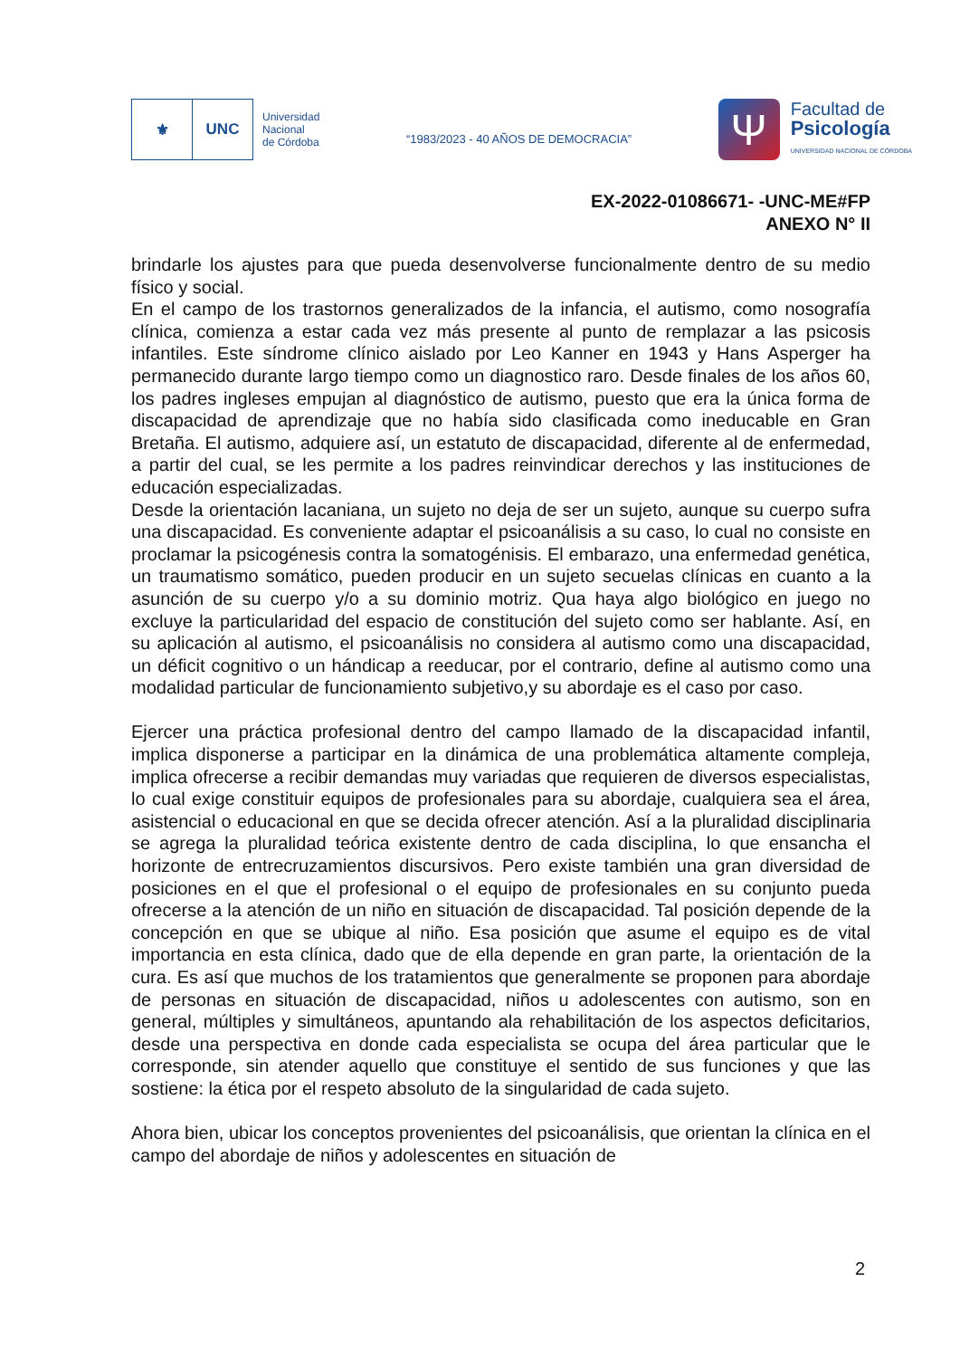⚜ UNC
Universidad
Nacional
de Córdoba
“1983/2023 - 40 AÑOS DE DEMOCRACIA”
Ψ
Facultad de
Psicología
UNIVERSIDAD NACIONAL DE CÓRDOBA
EX-2022-01086671- -UNC-ME#FP
ANEXO N° II
brindarle los ajustes para que pueda desenvolverse funcionalmente dentro de su medio físico y social.
En el campo de los trastornos generalizados de la infancia, el autismo, como nosografía clínica, comienza a estar cada vez más presente al punto de remplazar a las psicosis infantiles. Este síndrome clínico aislado por Leo Kanner en 1943 y Hans Asperger ha permanecido durante largo tiempo como un diagnostico raro. Desde finales de los años 60, los padres ingleses empujan al diagnóstico de autismo, puesto que era la única forma de discapacidad de aprendizaje que no había sido clasificada como ineducable en Gran Bretaña. El autismo, adquiere así, un estatuto de discapacidad, diferente al de enfermedad, a partir del cual, se les permite a los padres reinvindicar derechos y las instituciones de educación especializadas.
Desde la orientación lacaniana, un sujeto no deja de ser un sujeto, aunque su cuerpo sufra una discapacidad. Es conveniente adaptar el psicoanálisis a su caso, lo cual no consiste en proclamar la psicogénesis contra la somatogénisis. El embarazo, una enfermedad genética, un traumatismo somático, pueden producir en un sujeto secuelas clínicas en cuanto a la asunción de su cuerpo y/o a su dominio motriz. Qua haya algo biológico en juego no excluye la particularidad del espacio de constitución del sujeto como ser hablante. Así, en su aplicación al autismo, el psicoanálisis no considera al autismo como una discapacidad, un déficit cognitivo o un hándicap a reeducar, por el contrario, define al autismo como una modalidad particular de funcionamiento subjetivo,y su abordaje es el caso por caso.
Ejercer una práctica profesional dentro del campo llamado de la discapacidad infantil, implica disponerse a participar en la dinámica de una problemática altamente compleja, implica ofrecerse a recibir demandas muy variadas que requieren de diversos especialistas, lo cual exige constituir equipos de profesionales para su abordaje, cualquiera sea el área, asistencial o educacional en que se decida ofrecer atención. Así a la pluralidad disciplinaria se agrega la pluralidad teórica existente dentro de cada disciplina, lo que ensancha el horizonte de entrecruzamientos discursivos. Pero existe también una gran diversidad de posiciones en el que el profesional o el equipo de profesionales en su conjunto pueda ofrecerse a la atención de un niño en situación de discapacidad. Tal posición depende de la concepción en que se ubique al niño. Esa posición que asume el equipo es de vital importancia en esta clínica, dado que de ella depende en gran parte, la orientación de la cura. Es así que muchos de los tratamientos que generalmente se proponen para abordaje de personas en situación de discapacidad, niños u adolescentes con autismo, son en general, múltiples y simultáneos, apuntando ala rehabilitación de los aspectos deficitarios, desde una perspectiva en donde cada especialista se ocupa del área particular que le corresponde, sin atender aquello que constituye el sentido de sus funciones y que las sostiene: la ética por el respeto absoluto de la singularidad de cada sujeto.
Ahora bien, ubicar los conceptos provenientes del psicoanálisis, que orientan la clínica en el campo del abordaje de niños y adolescentes en situación de
2